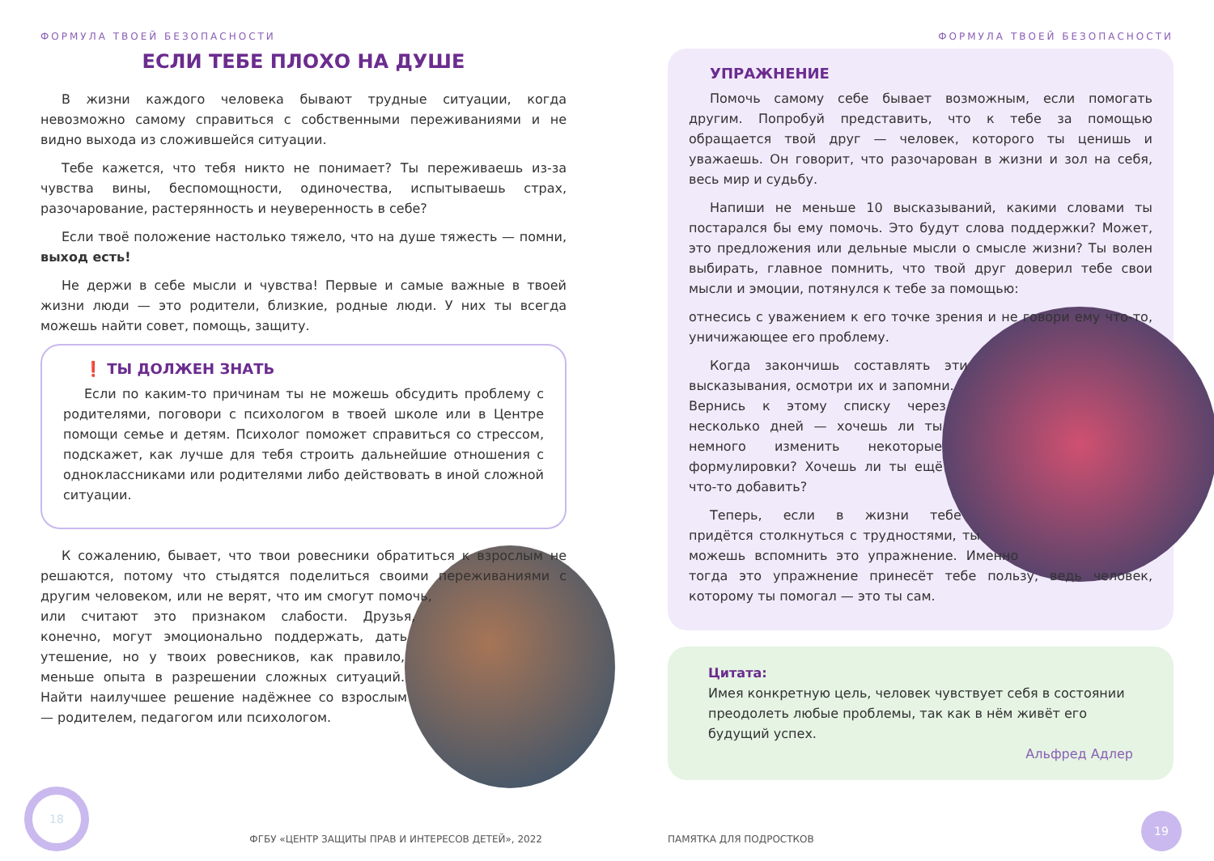ФОРМУЛА ТВОЕЙ БЕЗОПАСНОСТИ
ЕСЛИ ТЕБЕ ПЛОХО НА ДУШЕ
В жизни каждого человека бывают трудные ситуации, когда невозможно самому справиться с собственными переживаниями и не видно выхода из сложившейся ситуации.
Тебе кажется, что тебя никто не понимает? Ты переживаешь из-за чувства вины, беспомощности, одиночества, испытываешь страх, разочарование, растерянность и неуверенность в себе?
Если твоё положение настолько тяжело, что на душе тяжесть — помни, выход есть!
Не держи в себе мысли и чувства! Первые и самые важные в твоей жизни люди — это родители, близкие, родные люди. У них ты всегда можешь найти совет, помощь, защиту.
❗ ТЫ ДОЛЖЕН ЗНАТЬ
Если по каким-то причинам ты не можешь обсудить проблему с родителями, поговори с психологом в твоей школе или в Центре помощи семье и детям. Психолог поможет справиться со стрессом, подскажет, как лучше для тебя строить дальнейшие отношения с одноклассниками или родителями либо действовать в иной сложной ситуации.
К сожалению, бывает, что твои ровесники обратиться к взрослым не решаются, потому что стыдятся поделиться своими переживаниями с другим человеком, или не верят, что им смогут помочь, или считают это признаком слабости. Друзья, конечно, могут эмоционально поддержать, дать утешение, но у твоих ровесников, как правило, меньше опыта в разрешении сложных ситуаций. Найти наилучшее решение надёжнее со взрослым — родителем, педагогом или психологом.
18
ФГБУ «ЦЕНТР ЗАЩИТЫ ПРАВ И ИНТЕРЕСОВ ДЕТЕЙ», 2022
ФОРМУЛА ТВОЕЙ БЕЗОПАСНОСТИ
УПРАЖНЕНИЕ
Помочь самому себе бывает возможным, если помогать другим. Попробуй представить, что к тебе за помощью обращается твой друг — человек, которого ты ценишь и уважаешь. Он говорит, что разочарован в жизни и зол на себя, весь мир и судьбу.
Напиши не меньше 10 высказываний, какими словами ты постарался бы ему помочь. Это будут слова поддержки? Может, это предложения или дельные мысли о смысле жизни? Ты волен выбирать, главное помнить, что твой друг доверил тебе свои мысли и эмоции, потянулся к тебе за помощью:
отнесись с уважением к его точке зрения и не говори ему что-то, уничижающее его проблему.
Когда закончишь составлять эти высказывания, осмотри их и запомни. Вернись к этому списку через несколько дней — хочешь ли ты немного изменить некоторые формулировки? Хочешь ли ты ещё что-то добавить?
Теперь, если в жизни тебе придётся столкнуться с трудностями, ты можешь вспомнить это упражнение. Именно тогда это упражнение принесёт тебе пользу, ведь человек, которому ты помогал — это ты сам.
Цитата:
Имея конкретную цель, человек чувствует себя в состоянии преодолеть любые проблемы, так как в нём живёт его будущий успех.
Альфред Адлер
ПАМЯТКА ДЛЯ ПОДРОСТКОВ 19